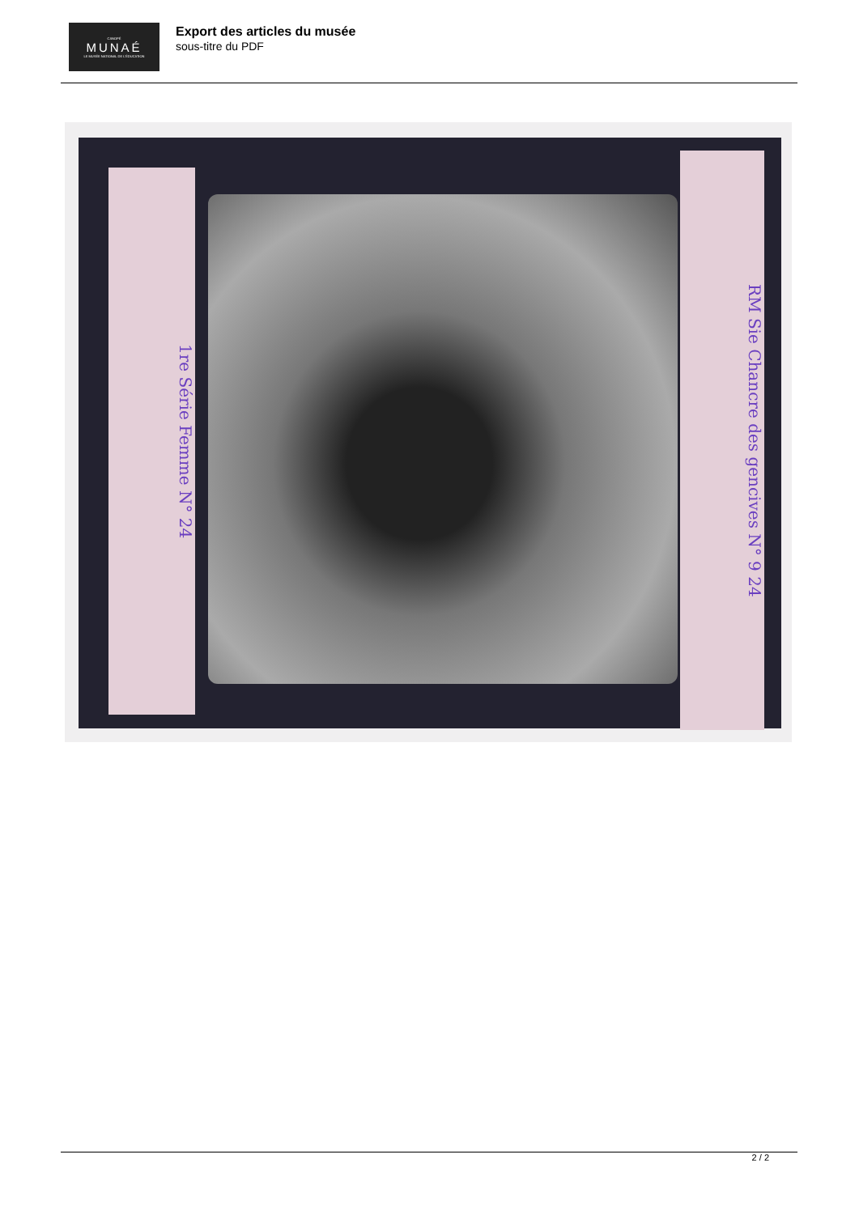CANOPÉ
MUNAÉ
LE MUSÉE NATIONAL DE L'ÉDUCATION
Export des articles du musée
sous-titre du PDF
1re Série Femme N° 24
RM Sie Chancre des gencives N° 9 24
2 / 2